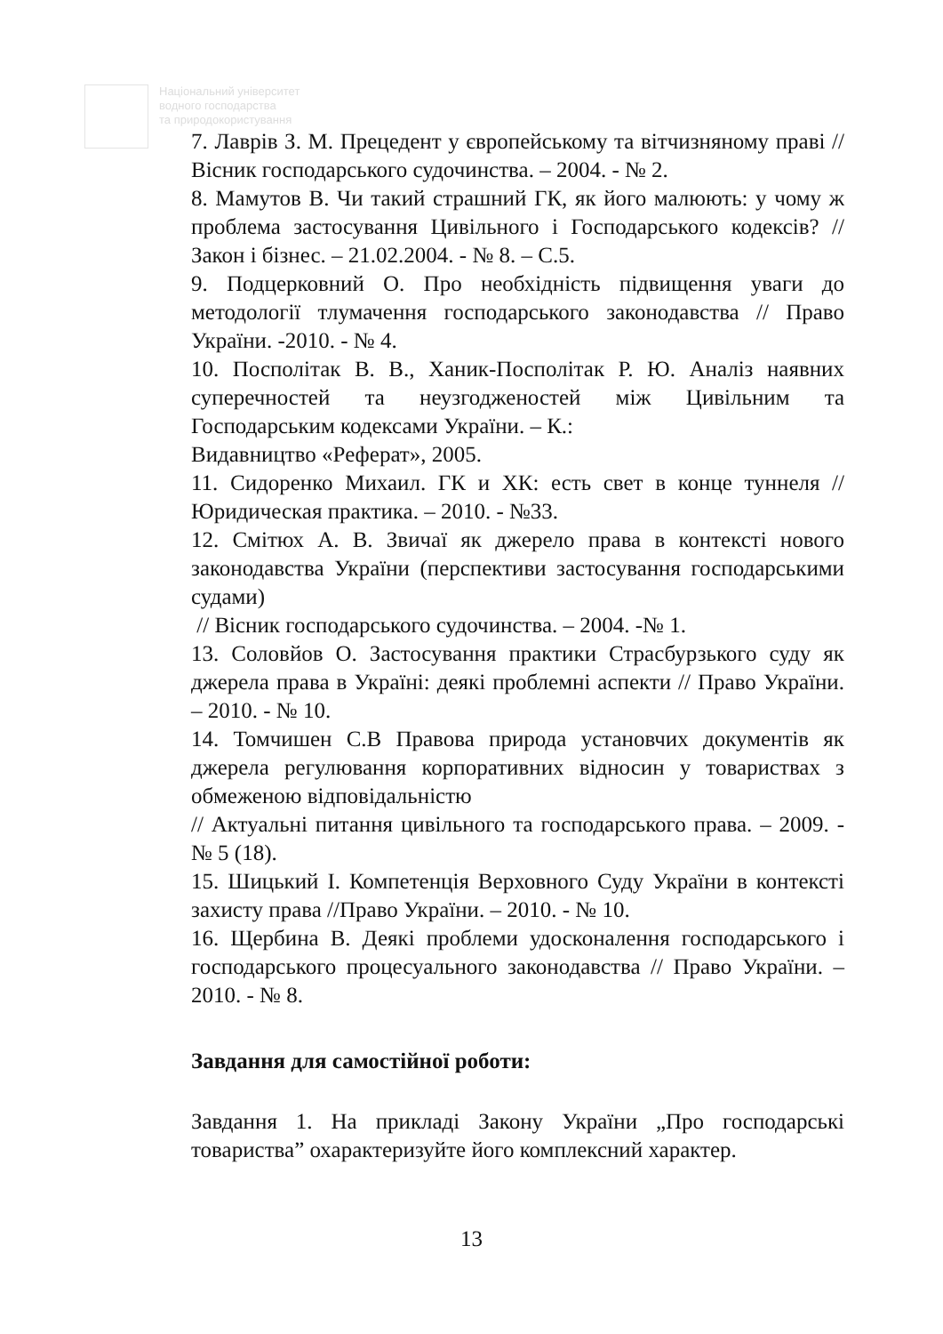Національний університет
водного господарства
та природокористування
7. Лаврів З. М. Прецедент у європейському та вітчизняному праві // Вісник господарського судочинства. – 2004. - № 2.
8. Мамутов В. Чи такий страшний ГК, як його малюють: у чому ж проблема застосування Цивільного і Господарського кодексів? // Закон і бізнес. – 21.02.2004. - № 8. – С.5.
9. Подцерковний О. Про необхідність підвищення уваги до методології тлумачення господарського законодавства // Право України. -2010. - № 4.
10. Посполітак В. В., Ханик-Посполітак Р. Ю. Аналіз наявних суперечностей та неузгодженостей між Цивільним та Господарським кодексами України. – К.:
Видавництво «Реферат», 2005.
11. Сидоренко Михаил. ГК и ХК: есть свет в конце туннеля // Юридическая практика. – 2010. - №33.
12. Смітюх А. В. Звичаї як джерело права в контексті нового законодавства України (перспективи застосування господарськими судами)
// Вісник господарського судочинства. – 2004. -№ 1.
13. Соловйов О. Застосування практики Страсбурзького суду як джерела права в Україні: деякі проблемні аспекти // Право України. – 2010. - № 10.
14. Томчишен С.В Правова природа установчих документів як джерела регулювання корпоративних відносин у товариствах з обмеженою відповідальністю
// Актуальні питання цивільного та господарського права. – 2009. - № 5 (18).
15. Шицький І. Компетенція Верховного Суду України в контексті захисту права //Право України. – 2010. - № 10.
16. Щербина В. Деякі проблеми удосконалення господарського і господарського процесуального законодавства // Право України. – 2010. - № 8.
Завдання для самостійної роботи:
Завдання 1. На прикладі Закону України „Про господарські товариства” охарактеризуйте його комплексний характер.
13